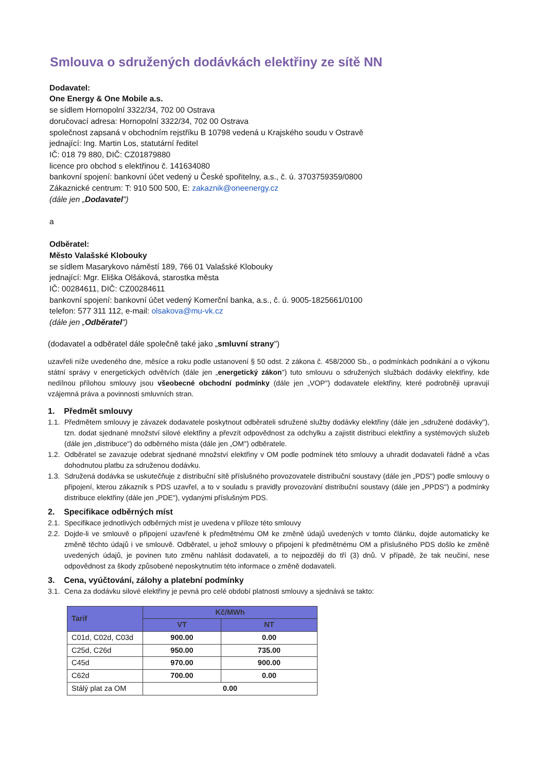Smlouva o sdružených dodávkách elektřiny ze sítě NN
Dodavatel:
One Energy & One Mobile a.s.
se sídlem Hornopolní 3322/34, 702 00 Ostrava
doručovací adresa: Hornopolní 3322/34, 702 00 Ostrava
společnost zapsaná v obchodním rejstříku B 10798 vedená u Krajského soudu v Ostravě
jednající: Ing. Martin Los, statutární ředitel
IČ: 018 79 880, DIČ: CZ01879880
licence pro obchod s elektřinou č. 141634080
bankovní spojení: bankovní účet vedený u České spořitelny, a.s., č. ú. 3703759359/0800
Zákaznické centrum: T: 910 500 500, E: zakaznik@oneenergy.cz
(dále jen „Dodavatel")
a
Odběratel:
Město Valašské Klobouky
se sídlem Masarykovo náměstí 189, 766 01 Valašské Klobouky
jednající: Mgr. Eliška Olšáková, starostka města
IČ: 00284611, DIČ: CZ00284611
bankovní spojení: bankovní účet vedený Komerční banka, a.s., č. ú. 9005-1825661/0100
telefon: 577 311 112, e-mail: olsakova@mu-vk.cz
(dále jen „Odběratel")
(dodavatel a odběratel dále společně také jako „smluvní strany")
uzavřeli níže uvedeného dne, měsíce a roku podle ustanovení § 50 odst. 2 zákona č. 458/2000 Sb., o podmínkách podnikání a o výkonu státní správy v energetických odvětvích (dále jen „energetický zákon") tuto smlouvu o sdružených službách dodávky elektřiny, kde nedílnou přílohou smlouvy jsou všeobecné obchodní podmínky (dále jen „VOP") dodavatele elektřiny, které podrobněji upravují vzájemná práva a povinnosti smluvních stran.
1. Předmět smlouvy
1.1. Předmětem smlouvy je závazek dodavatele poskytnout odběrateli sdružené služby dodávky elektřiny (dále jen „sdružené dodávky"), tzn. dodat sjednané množství silové elektřiny a převzít odpovědnost za odchylku a zajistit distribuci elektřiny a systémových služeb (dále jen „distribuce") do odběrného místa (dále jen „OM") odběratele.
1.2. Odběratel se zavazuje odebrat sjednané množství elektřiny v OM podle podmínek této smlouvy a uhradit dodavateli řádně a včas dohodnutou platbu za sdruženou dodávku.
1.3. Sdružená dodávka se uskutečňuje z distribuční sítě příslušného provozovatele distribuční soustavy (dále jen „PDS") podle smlouvy o připojení, kterou zákazník s PDS uzavřel, a to v souladu s pravidly provozování distribuční soustavy (dále jen „PPDS") a podmínky distribuce elektřiny (dále jen „PDE"), vydanými příslušným PDS.
2. Specifikace odběrných míst
2.1. Specifikace jednotlivých odběrných míst je uvedena v příloze této smlouvy
2.2. Dojde-li ve smlouvě o připojení uzavřené k předmětnému OM ke změně údajů uvedených v tomto článku, dojde automaticky ke změně těchto údajů i ve smlouvě. Odběratel, u jehož smlouvy o připojení k předmětnému OM a příslušného PDS došlo ke změně uvedených údajů, je povinen tuto změnu nahlásit dodavateli, a to nejpozději do tří (3) dnů. V případě, že tak neučiní, nese odpovědnost za škody způsobené neposkytnutím této informace o změně dodavateli.
3. Cena, vyúčtování, zálohy a platební podmínky
3.1. Cena za dodávku silové elektřiny je pevná pro celé období platnosti smlouvy a sjednává se takto:
| Tarif | Kč/MWh | |
| --- | --- | --- |
| | VT | NT |
| C01d, C02d, C03d | 900.00 | 0.00 |
| C25d, C26d | 950.00 | 735.00 |
| C45d | 970.00 | 900.00 |
| C62d | 700.00 | 0.00 |
| Stálý plat za OM | 0.00 | |